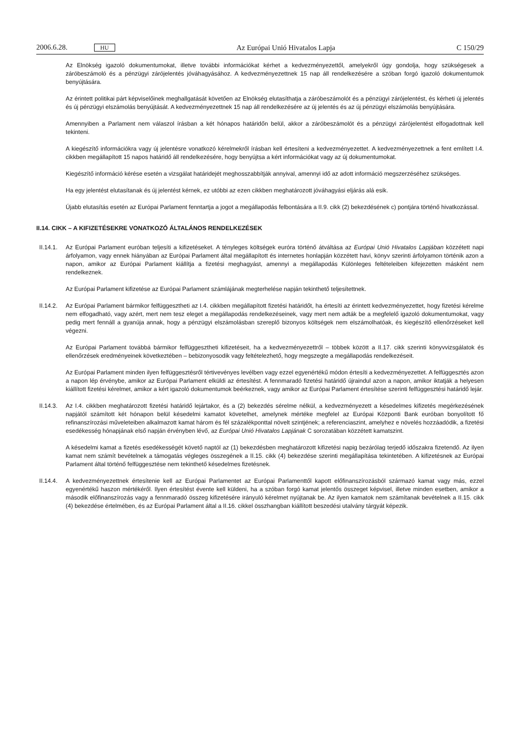2006.6.28. HU Az Európai Unió Hivatalos Lapja C 150/29
Az Elnökség igazoló dokumentumokat, illetve további információkat kérhet a kedvezményezettől, amelyekről úgy gondolja, hogy szükségesek a záróbeszámoló és a pénzügyi zárójelentés jóváhagyásához. A kedvezményezettnek 15 nap áll rendelkezésére a szóban forgó igazoló dokumentumok benyújtására.
Az érintett politikai párt képviselőinek meghallgatását követően az Elnökség elutasíthatja a záróbeszámolót és a pénzügyi zárójelentést, és kérheti új jelentés és új pénzügyi elszámolás benyújtását. A kedvezményezettnek 15 nap áll rendelkezésére az új jelentés és az új pénzügyi elszámolás benyújtására.
Amennyiben a Parlament nem válaszol írásban a két hónapos határidőn belül, akkor a záróbeszámolót és a pénzügyi zárójelentést elfogadottnak kell tekinteni.
A kiegészítő információkra vagy új jelentésre vonatkozó kérelmekről írásban kell értesíteni a kedvezményezettet. A kedvezményezettnek a fent említett I.4. cikkben megállapított 15 napos határidő áll rendelkezésére, hogy benyújtsa a kért információkat vagy az új dokumentumokat.
Kiegészítő információ kérése esetén a vizsgálat határidejét meghosszabbítják annyival, amennyi idő az adott információ megszerzéséhez szükséges.
Ha egy jelentést elutasítanak és új jelentést kérnek, ez utóbbi az ezen cikkben meghatározott jóváhagyási eljárás alá esik.
Újabb elutasítás esetén az Európai Parlament fenntartja a jogot a megállapodás felbontására a II.9. cikk (2) bekezdésének c) pontjára történő hivatkozással.
II.14. CIKK – A KIFIZETÉSEKRE VONATKOZÓ ÁLTALÁNOS RENDELKEZÉSEK
II.14.1.
Az Európai Parlament euróban teljesíti a kifizetéseket. A tényleges költségek euróra történő átváltása az Európai Unió Hivatalos Lapjában közzétett napi árfolyamon, vagy ennek hiányában az Európai Parlament által megállapított és internetes honlapján közzétett havi, könyv szerinti árfolyamon történik azon a napon, amikor az Európai Parlament kiállítja a fizetési meghagyást, amennyi a megállapodás Különleges feltételeiben kifejezetten másként nem rendelkeznek.
Az Európai Parlament kifizetése az Európai Parlament számlájának megterhelése napján tekinthető teljesítettnek.
II.14.2.
Az Európai Parlament bármikor felfüggesztheti az I.4. cikkben megállapított fizetési határidőt, ha értesíti az érintett kedvezményezettet, hogy fizetési kérelme nem elfogadható, vagy azért, mert nem tesz eleget a megállapodás rendelkezéseinek, vagy mert nem adták be a megfelelő igazoló dokumentumokat, vagy pedig mert fennáll a gyanúja annak, hogy a pénzügyi elszámolásban szereplő bizonyos költségek nem elszámolhatóak, és kiegészítő ellenőrzéseket kell végezni.
Az Európai Parlament továbbá bármikor felfüggesztheti kifizetéseit, ha a kedvezményezettről – többek között a II.17. cikk szerinti könyvvizsgálatok és ellenőrzések eredményeinek következtében – bebizonyosodik vagy feltételezhető, hogy megszegte a megállapodás rendelkezéseit.
Az Európai Parlament minden ilyen felfüggesztésről tértivevényes levélben vagy ezzel egyenértékű módon értesíti a kedvezményezettet. A felfüggesztés azon a napon lép érvénybe, amikor az Európai Parlament elküldi az értesítést. A fennmaradó fizetési határidő újraindul azon a napon, amikor iktatják a helyesen kiállított fizetési kérelmet, amikor a kért igazoló dokumentumok beérkeznek, vagy amikor az Európai Parlament értesítése szerinti felfüggesztési határidő lejár.
II.14.3.
Az I.4. cikkben meghatározott fizetési határidő lejártakor, és a (2) bekezdés sérelme nélkül, a kedvezményezett a késedelmes kifizetés megérkezésének napjától számított két hónapon belül késedelmi kamatot követelhet, amelynek mértéke megfelel az Európai Központi Bank euróban bonyolított fő refinanszírozási műveleteiben alkalmazott kamat három és fél százalékponttal növelt szintjének; a referenciaszint, amelyhez e növelés hozzáadódik, a fizetési esedékesség hónapjának első napján érvényben lévő, az Európai Unió Hivatalos Lapjának C sorozatában közzétett kamatszint.
A késedelmi kamat a fizetés esedékességét követő naptól az (1) bekezdésben meghatározott kifizetési napig bezárólag terjedő időszakra fizetendő. Az ilyen kamat nem számít bevételnek a támogatás végleges összegének a II.15. cikk (4) bekezdése szerinti megállapítása tekintetében. A kifizetésnek az Európai Parlament által történő felfüggesztése nem tekinthető késedelmes fizetésnek.
II.14.4.
A kedvezményezettnek értesítenie kell az Európai Parlamentet az Európai Parlamenttől kapott előfinanszírozásból származó kamat vagy más, ezzel egyenértékű haszon mértékéről. Ilyen értesítést évente kell küldeni, ha a szóban forgó kamat jelentős összeget képvisel, illetve minden esetben, amikor a második előfinanszírozás vagy a fennmaradó összeg kifizetésére irányuló kérelmet nyújtanak be. Az ilyen kamatok nem számítanak bevételnek a II.15. cikk (4) bekezdése értelmében, és az Európai Parlament által a II.16. cikkel összhangban kiállított beszedési utalvány tárgyát képezik.